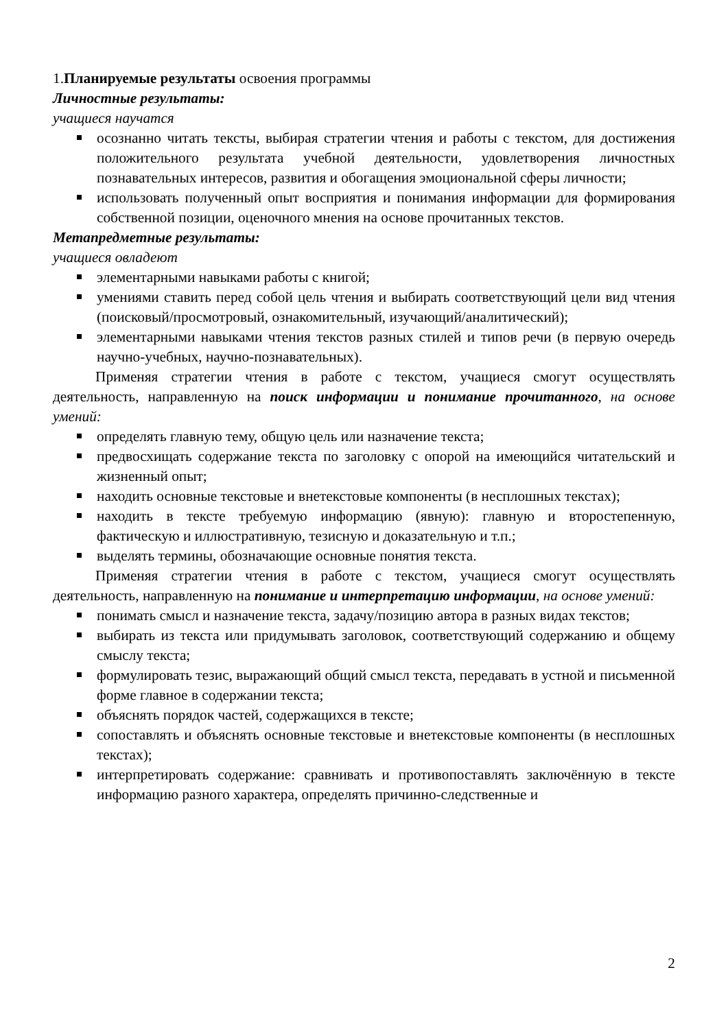1.Планируемые результаты освоения программы
Личностные результаты:
учащиеся научатся
осознанно читать тексты, выбирая стратегии чтения и работы с текстом, для достижения положительного результата учебной деятельности, удовлетворения личностных познавательных интересов, развития и обогащения эмоциональной сферы личности;
использовать полученный опыт восприятия и понимания информации для формирования собственной позиции, оценочного мнения на основе прочитанных текстов.
Метапредметные результаты:
учащиеся овладеют
элементарными навыками работы с книгой;
умениями ставить перед собой цель чтения и выбирать соответствующий цели вид чтения (поисковый/просмотровый, ознакомительный, изучающий/аналитический);
элементарными навыками чтения текстов разных стилей и типов речи (в первую очередь научно-учебных, научно-познавательных).
Применяя стратегии чтения в работе с текстом, учащиеся смогут осуществлять деятельность, направленную на поиск информации и понимание прочитанного, на основе умений:
определять главную тему, общую цель или назначение текста;
предвосхищать содержание текста по заголовку с опорой на имеющийся читательский и жизненный опыт;
находить основные текстовые и внетекстовые компоненты (в несплошных текстах);
находить в тексте требуемую информацию (явную): главную и второстепенную, фактическую и иллюстративную, тезисную и доказательную и т.п.;
выделять термины, обозначающие основные понятия текста.
Применяя стратегии чтения в работе с текстом, учащиеся смогут осуществлять деятельность, направленную на понимание и интерпретацию информации, на основе умений:
понимать смысл и назначение текста, задачу/позицию автора в разных видах текстов;
выбирать из текста или придумывать заголовок, соответствующий содержанию и общему смыслу текста;
формулировать тезис, выражающий общий смысл текста, передавать в устной и письменной форме главное в содержании текста;
объяснять порядок частей, содержащихся в тексте;
сопоставлять и объяснять основные текстовые и внетекстовые компоненты (в несплошных текстах);
интерпретировать содержание: сравнивать и противопоставлять заключённую в тексте информацию разного характера, определять причинно-следственные и
2